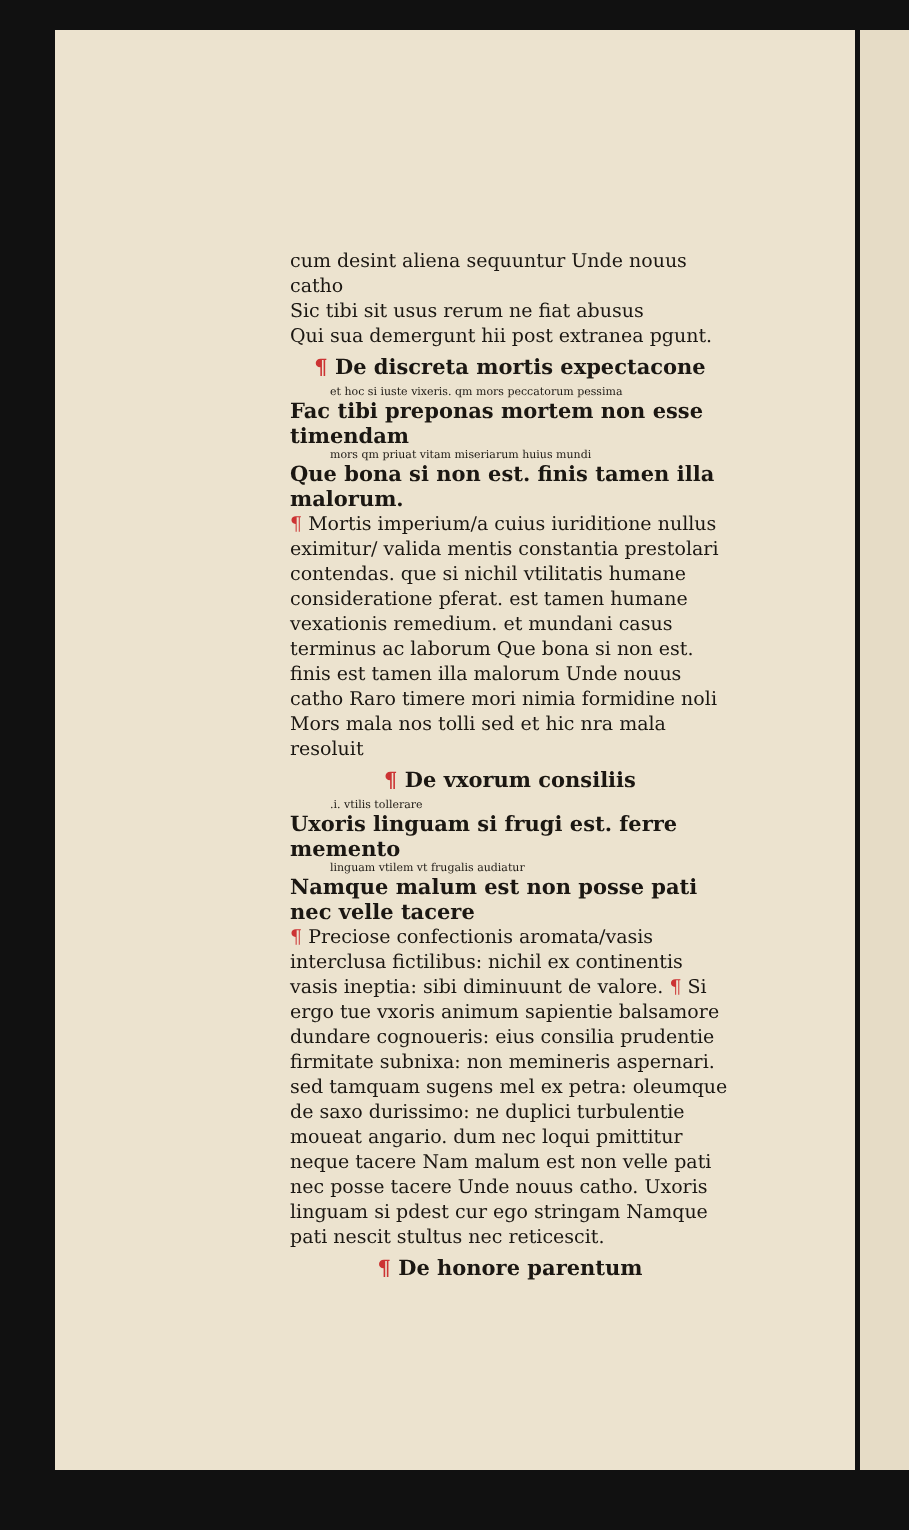cum desint aliena sequuntur Unde nouus catho
Sic tibi sit usus rerum ne fiat abusus
Qui sua demergunt hii post extranea pgunt.
¶ De discreta mortis expectacone
et hoc si iuste vixeris. qm mors peccatorum pessima
Fac tibi preponas mortem non esse timendam
mors qm priuat vitam miseriarum huius mundi
Que bona si non est. finis tamen illa malorum.
¶ Mortis imperium/a cuius iuriditione nullus eximitur/ valida mentis constantia prestolari contendas. que si nichil vtilitatis humane consideratione pferat. est tamen humane vexationis remedium. et mundani casus terminus ac laborum Que bona si non est. finis est tamen illa malorum Unde nouus catho Raro timere mori nimia formidine noli Mors mala nos tolli sed et hic nra mala resoluit
¶ De vxorum consiliis
.i. vtilis tollerare
Uxoris linguam si frugi est. ferre memento
linguam vtilem vt frugalis audiatur
Namque malum est non posse pati nec velle tacere
¶ Preciose confectionis aromata/vasis interclusa fictilibus: nichil ex continentis vasis ineptia: sibi diminuunt de valore. ¶ Si ergo tue vxoris animum sapientie balsamore dundare cognoueris: eius consilia prudentie firmitate subnixa: non memineris aspernari. sed tamquam sugens mel ex petra: oleumque de saxo durissimo: ne duplici turbulentie moueat angario. dum nec loqui pmittitur neque tacere Nam malum est non velle pati nec posse tacere Unde nouus catho. Uxoris linguam si pdest cur ego stringam Namque pati nescit stultus nec reticescit.
¶ De honore parentum